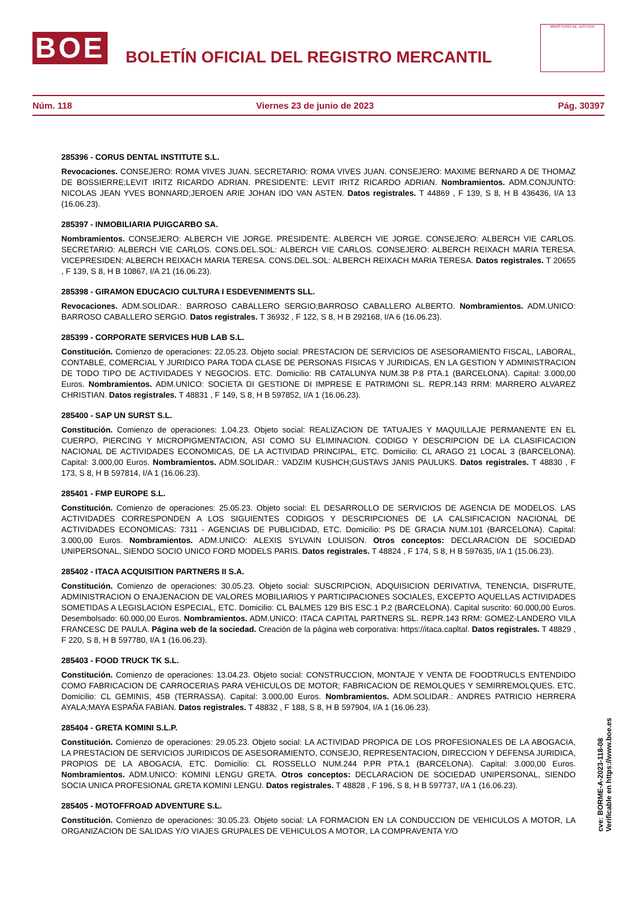BOE
BOLETÍN OFICIAL DEL REGISTRO MERCANTIL
MINISTERIO DE JUSTICIA
Núm. 118 Viernes 23 de junio de 2023 Pág. 30397
285396 - CORUS DENTAL INSTITUTE S.L.
Revocaciones. CONSEJERO: ROMA VIVES JUAN. SECRETARIO: ROMA VIVES JUAN. CONSEJERO: MAXIME BERNARD A DE THOMAZ DE BOSSIERRE;LEVIT IRITZ RICARDO ADRIAN. PRESIDENTE: LEVIT IRITZ RICARDO ADRIAN. Nombramientos. ADM.CONJUNTO: NICOLAS JEAN YVES BONNARD;JEROEN ARIE JOHAN IDO VAN ASTEN. Datos registrales. T 44869 , F 139, S 8, H B 436436, I/A 13 (16.06.23).
285397 - INMOBILIARIA PUIGCARBO SA.
Nombramientos. CONSEJERO: ALBERCH VIE JORGE. PRESIDENTE: ALBERCH VIE JORGE. CONSEJERO: ALBERCH VIE CARLOS. SECRETARIO: ALBERCH VIE CARLOS. CONS.DEL.SOL: ALBERCH VIE CARLOS. CONSEJERO: ALBERCH REIXACH MARIA TERESA. VICEPRESIDEN: ALBERCH REIXACH MARIA TERESA. CONS.DEL.SOL: ALBERCH REIXACH MARIA TERESA. Datos registrales. T 20655 , F 139, S 8, H B 10867, I/A 21 (16.06.23).
285398 - GIRAMON EDUCACIO CULTURA I ESDEVENIMENTS SLL.
Revocaciones. ADM.SOLIDAR.: BARROSO CABALLERO SERGIO;BARROSO CABALLERO ALBERTO. Nombramientos. ADM.UNICO: BARROSO CABALLERO SERGIO. Datos registrales. T 36932 , F 122, S 8, H B 292168, I/A 6 (16.06.23).
285399 - CORPORATE SERVICES HUB LAB S.L.
Constitución. Comienzo de operaciones: 22.05.23. Objeto social: PRESTACION DE SERVICIOS DE ASESORAMIENTO FISCAL, LABORAL, CONTABLE, COMERCIAL Y JURIDICO PARA TODA CLASE DE PERSONAS FISICAS Y JURIDICAS, EN LA GESTION Y ADMINISTRACION DE TODO TIPO DE ACTIVIDADES Y NEGOCIOS. ETC. Domicilio: RB CATALUNYA NUM.38 P.8 PTA.1 (BARCELONA). Capital: 3.000,00 Euros. Nombramientos. ADM.UNICO: SOCIETA DI GESTIONE DI IMPRESE E PATRIMONI SL. REPR.143 RRM: MARRERO ALVAREZ CHRISTIAN. Datos registrales. T 48831 , F 149, S 8, H B 597852, I/A 1 (16.06.23).
285400 - SAP UN SURST S.L.
Constitución. Comienzo de operaciones: 1.04.23. Objeto social: REALIZACION DE TATUAJES Y MAQUILLAJE PERMANENTE EN EL CUERPO, PIERCING Y MICROPIGMENTACION, ASI COMO SU ELIMINACION. CODIGO Y DESCRIPCION DE LA CLASIFICACION NACIONAL DE ACTIVIDADES ECONOMICAS, DE LA ACTIVIDAD PRINCIPAL, ETC. Domicilio: CL ARAGO 21 LOCAL 3 (BARCELONA). Capital: 3.000,00 Euros. Nombramientos. ADM.SOLIDAR.: VADZIM KUSHCH;GUSTAVS JANIS PAULUKS. Datos registrales. T 48830 , F 173, S 8, H B 597814, I/A 1 (16.06.23).
285401 - FMP EUROPE S.L.
Constitución. Comienzo de operaciones: 25.05.23. Objeto social: EL DESARROLLO DE SERVICIOS DE AGENCIA DE MODELOS. LAS ACTIVIDADES CORRESPONDEN A LOS SIGUIENTES CODIGOS Y DESCRIPCIONES DE LA CALSIFICACION NACIONAL DE ACTIVIDADES ECONOMICAS: 7311 - AGENCIAS DE PUBLICIDAD, ETC. Domicilio: PS DE GRACIA NUM.101 (BARCELONA). Capital: 3.000,00 Euros. Nombramientos. ADM.UNICO: ALEXIS SYLVAIN LOUISON. Otros conceptos: DECLARACION DE SOCIEDAD UNIPERSONAL, SIENDO SOCIO UNICO FORD MODELS PARIS. Datos registrales. T 48824 , F 174, S 8, H B 597635, I/A 1 (15.06.23).
285402 - ITACA ACQUISITION PARTNERS II S.A.
Constitución. Comienzo de operaciones: 30.05.23. Objeto social: SUSCRIPCION, ADQUISICION DERIVATIVA, TENENCIA, DISFRUTE, ADMINISTRACION O ENAJENACION DE VALORES MOBILIARIOS Y PARTICIPACIONES SOCIALES, EXCEPTO AQUELLAS ACTIVIDADES SOMETIDAS A LEGISLACION ESPECIAL, ETC. Domicilio: CL BALMES 129 BIS ESC.1 P.2 (BARCELONA). Capital suscrito: 60.000,00 Euros. Desembolsado: 60.000,00 Euros. Nombramientos. ADM.UNICO: ITACA CAPITAL PARTNERS SL. REPR.143 RRM: GOMEZ-LANDERO VILA FRANCESC DE PAULA. Página web de la sociedad. Creación de la página web corporativa: https://itaca.capltal. Datos registrales. T 48829 , F 220, S 8, H B 597780, I/A 1 (16.06.23).
285403 - FOOD TRUCK TK S.L.
Constitución. Comienzo de operaciones: 13.04.23. Objeto social: CONSTRUCCION, MONTAJE Y VENTA DE FOODTRUCLS ENTENDIDO COMO FABRICACION DE CARROCERIAS PARA VEHICULOS DE MOTOR; FABRICACION DE REMOLQUES Y SEMIRREMOLQUES. ETC. Domicilio: CL GEMINIS, 45B (TERRASSA). Capital: 3.000,00 Euros. Nombramientos. ADM.SOLIDAR.: ANDRES PATRICIO HERRERA AYALA;MAYA ESPAÑA FABIAN. Datos registrales. T 48832 , F 188, S 8, H B 597904, I/A 1 (16.06.23).
285404 - GRETA KOMINI S.L.P.
Constitución. Comienzo de operaciones: 29.05.23. Objeto social: LA ACTIVIDAD PROPICA DE LOS PROFESIONALES DE LA ABOGACIA, LA PRESTACION DE SERVICIOS JURIDICOS DE ASESORAMIENTO, CONSEJO, REPRESENTACION, DIRECCION Y DEFENSA JURIDICA, PROPIOS DE LA ABOGACIA, ETC. Domicilio: CL ROSSELLO NUM.244 P.PR PTA.1 (BARCELONA). Capital: 3.000,00 Euros. Nombramientos. ADM.UNICO: KOMINI LENGU GRETA. Otros conceptos: DECLARACION DE SOCIEDAD UNIPERSONAL, SIENDO SOCIA UNICA PROFESIONAL GRETA KOMINI LENGU. Datos registrales. T 48828 , F 196, S 8, H B 597737, I/A 1 (16.06.23).
285405 - MOTOFFROAD ADVENTURE S.L.
Constitución. Comienzo de operaciones: 30.05.23. Objeto social: LA FORMACION EN LA CONDUCCION DE VEHICULOS A MOTOR, LA ORGANIZACION DE SALIDAS Y/O VIAJES GRUPALES DE VEHICULOS A MOTOR, LA COMPRAVENTA Y/O
cve: BORME-A-2023-118-08
Verificable en https://www.boe.es